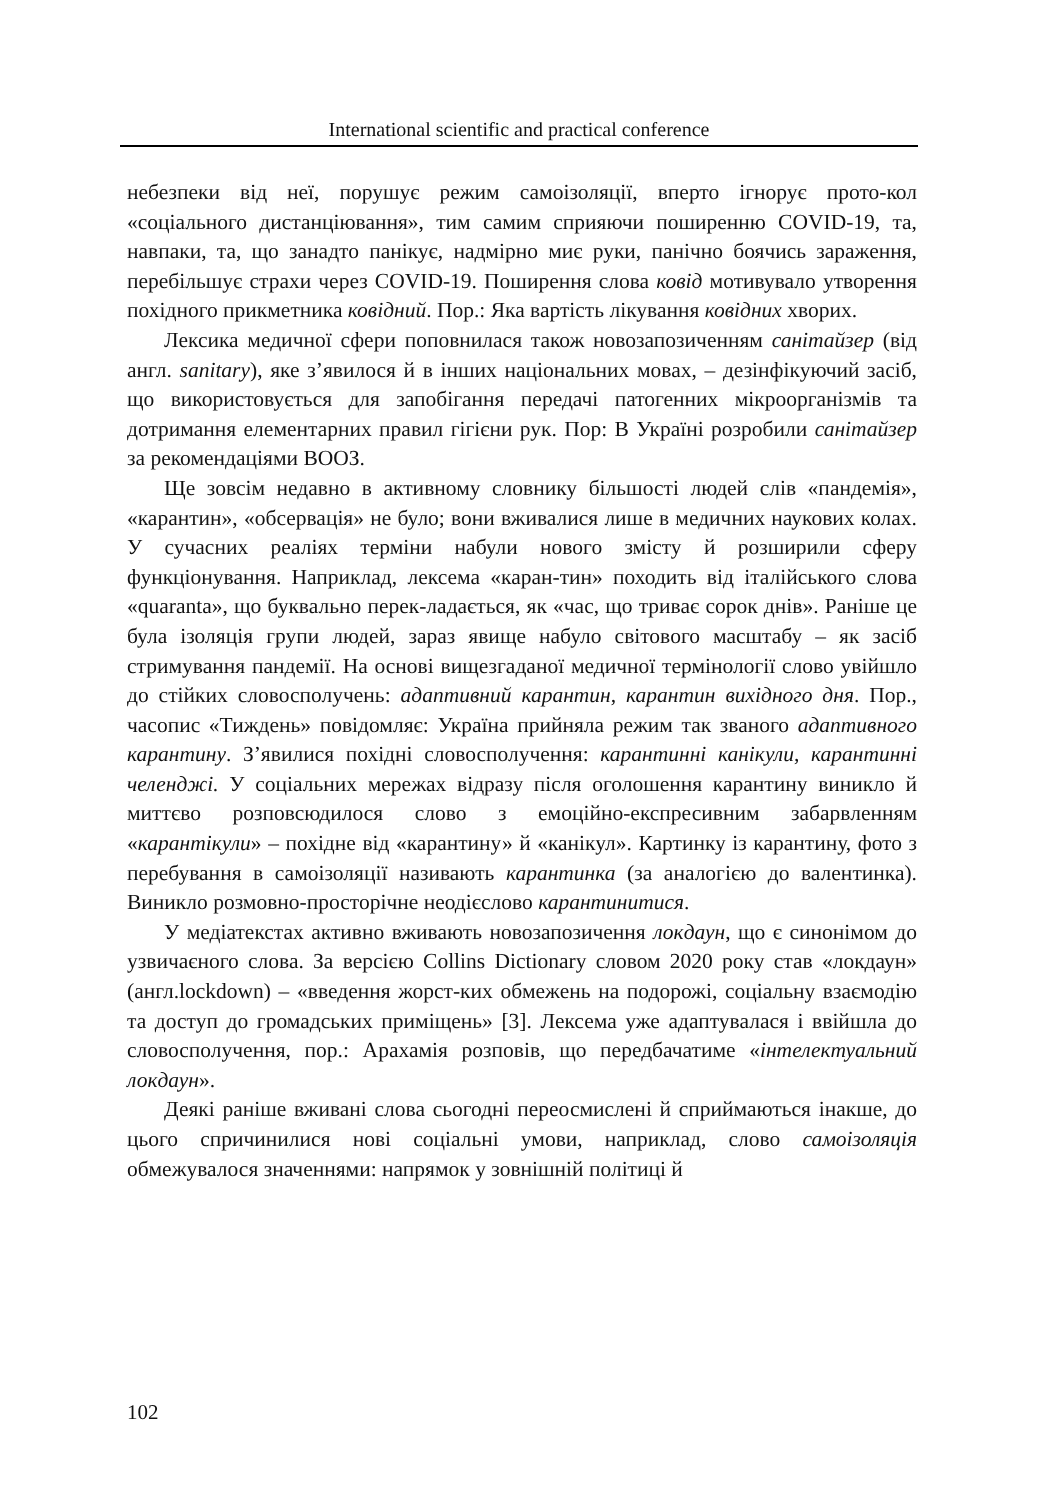International scientific and practical conference
небезпеки від неї, порушує режим самоізоляції, вперто ігнорує прото-кол «соціального дистанціювання», тим самим сприяючи поширенню COVID-19, та, навпаки, та, що занадто панікує, надмірно миє руки, панічно боячись зараження, перебільшує страхи через COVID-19. Поширення слова ковід мотивувало утворення похідного прикметника ковідний. Пор.: Яка вартість лікування ковідних хворих.
Лексика медичної сфери поповнилася також новозапозиченням санітайзер (від англ. sanitary), яке з’явилося й в інших національних мовах, – дезінфікуючий засіб, що використовується для запобігання передачі патогенних мікроорганізмів та дотримання елементарних правил гігієни рук. Пор: В Україні розробили санітайзер за рекомендаціями ВООЗ.
Ще зовсім недавно в активному словнику більшості людей слів «пандемія», «карантин», «обсервація» не було; вони вживалися лише в медичних наукових колах. У сучасних реаліях терміни набули нового змісту й розширили сферу функціонування. Наприклад, лексема «каран-тин» походить від італійського слова «quaranta», що буквально перек-ладається, як «час, що триває сорок днів». Раніше це була ізоляція групи людей, зараз явище набуло світового масштабу – як засіб стримування пандемії. На основі вищезгаданої медичної термінології слово увійшло до стійких словосполучень: адаптивний карантин, карантин вихідного дня. Пор., часопис «Тиждень» повідомляє: Україна прийняла режим так званого адаптивного карантину. З’явилися похідні словосполучення: карантинні канікули, карантинні челенджі. У соціальних мережах відразу після оголошення карантину виникло й миттєво розповсюдилося слово з емоційно-експресивним забарвленням «карантікули» – похідне від «карантину» й «канікул». Картинку із карантину, фото з перебування в самоізоляції називають карантинка (за аналогією до валентинка). Виникло розмовно-просторічне неодієслово карантинитися.
У медіатекстах активно вживають новозапозичення локдаун, що є синонімом до узвичаєного слова. За версією Collins Dictionary словом 2020 року став «локдаун» (англ.lockdown) – «введення жорст-ких обмежень на подорожі, соціальну взаємодію та доступ до громадських приміщень» [3]. Лексема уже адаптувалася і ввійшла до словосполучення, пор.: Арахамія розповів, що передбачатиме «інтелектуальний локдаун».
Деякі раніше вживані слова сьогодні переосмислені й сприймаються інакше, до цього спричинилися нові соціальні умови, наприклад, слово самоізоляція обмежувалося значеннями: напрямок у зовнішній політиці й
102